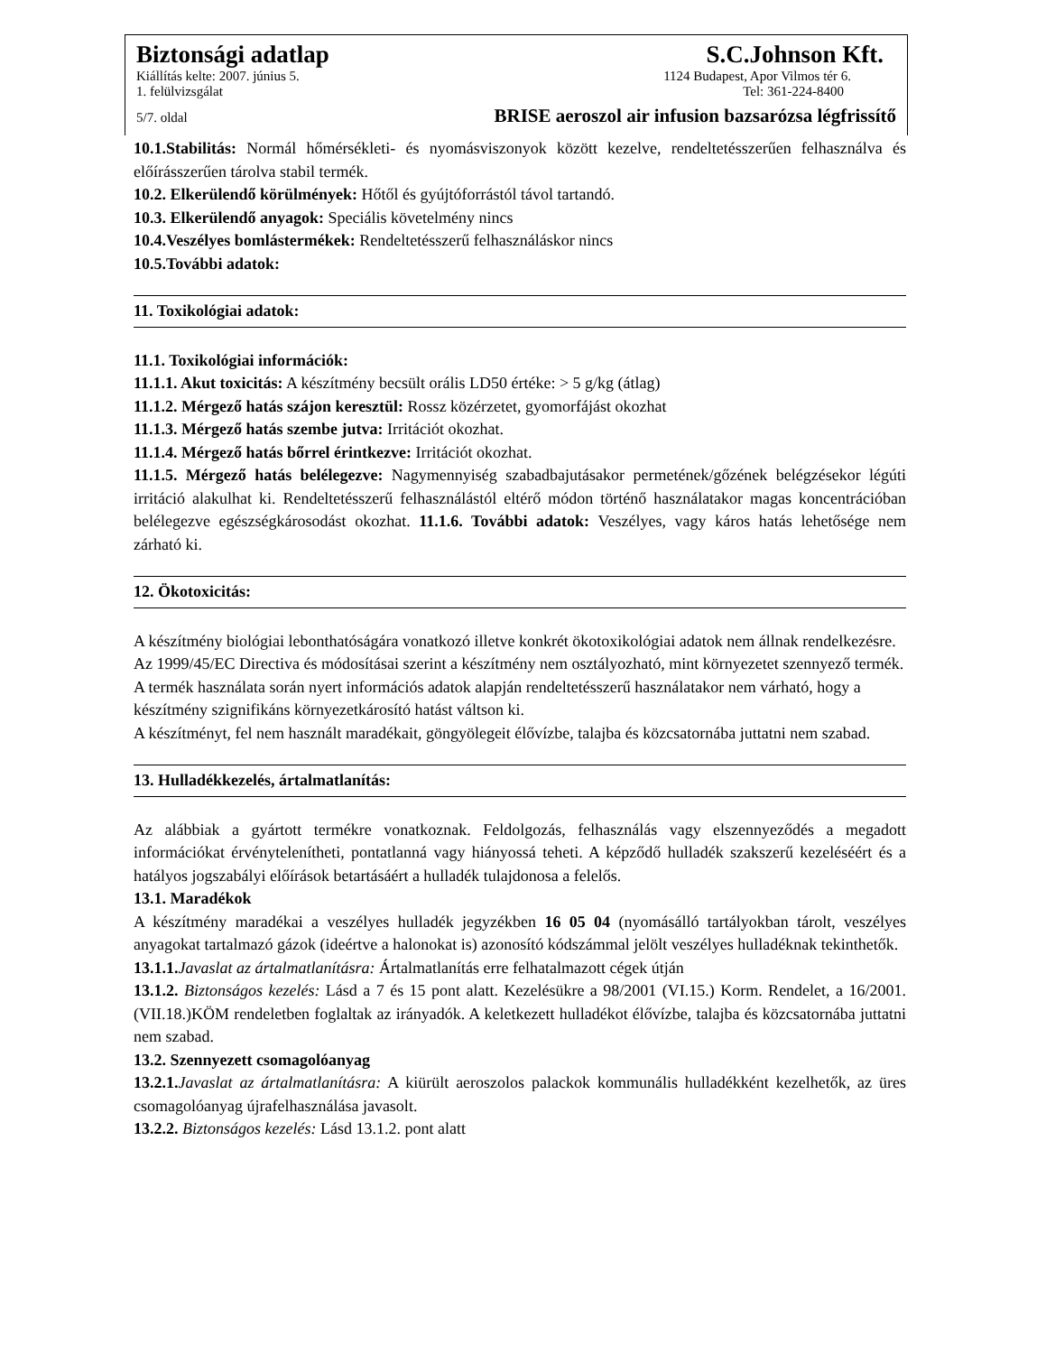Biztonsági adatlap S.C.Johnson Kft.
Kiállítás kelte: 2007. június 5. 1124 Budapest, Apor Vilmos tér 6.
1. felülvizsgálat Tel: 361-224-8400
5/7. oldal BRISE aeroszol air infusion bazsarózsa légfrissítő
10.1.Stabilitás: Normál hőmérsékleti- és nyomásviszonyok között kezelve, rendeltetésszerűen felhasználva és előírásszerűen tárolva stabil termék.
10.2. Elkerülendő körülmények: Hőtől és gyújtóforrástól távol tartandó.
10.3. Elkerülendő anyagok: Speciális követelmény nincs
10.4.Veszélyes bomlástermékek: Rendeltetésszerű felhasználáskor nincs
10.5.További adatok:
11. Toxikológiai adatok:
11.1. Toxikológiai információk:
11.1.1. Akut toxicitás: A készítmény becsült orális LD50 értéke: > 5 g/kg (átlag)
11.1.2. Mérgező hatás szájon keresztül: Rossz közérzetet, gyomorfájást okozhat
11.1.3. Mérgező hatás szembe jutva: Irritációt okozhat.
11.1.4. Mérgező hatás bőrrel érintkezve: Irritációt okozhat.
11.1.5. Mérgező hatás belélegezve: Nagymennyiség szabadbajutásakor permetének/gőzének belégzésekor légúti irritáció alakulhat ki. Rendeltetésszerű felhasználástól eltérő módon történő használatakor magas koncentrációban belélegezve egészségkárosodást okozhat. 11.1.6. További adatok: Veszélyes, vagy káros hatás lehetősége nem zárható ki.
12. Ökotoxicitás:
A készítmény biológiai lebonthatóságára vonatkozó illetve konkrét ökotoxikológiai adatok nem állnak rendelkezésre. Az 1999/45/EC Directiva és módosításai szerint a készítmény nem osztályozható, mint környezetet szennyező termék. A termék használata során nyert információs adatok alapján rendeltetésszerű használatakor nem várható, hogy a készítmény szignifikáns környezetkárosító hatást váltson ki.
A készítményt, fel nem használt maradékait, göngyölegeit élővízbe, talajba és közcsatornába juttatni nem szabad.
13. Hulladékkezelés, ártalmatlanítás:
Az alábbiak a gyártott termékre vonatkoznak. Feldolgozás, felhasználás vagy elszennyeződés a megadott információkat érvénytelenítheti, pontatlanná vagy hiányossá teheti. A képződő hulladék szakszerű kezeléséért és a hatályos jogszabályi előírások betartásáért a hulladék tulajdonosa a felelős.
13.1. Maradékok
A készítmény maradékai a veszélyes hulladék jegyzékben 16 05 04 (nyomásálló tartályokban tárolt, veszélyes anyagokat tartalmazó gázok (ideértve a halonokat is) azonosító kódszámmal jelölt veszélyes hulladéknak tekinthetők.
13.1.1. Javaslat az ártalmatlanításra: Ártalmatlanítás erre felhatalmazott cégek útján
13.1.2. Biztonságos kezelés: Lásd a 7 és 15 pont alatt. Kezelésükre a 98/2001 (VI.15.) Korm. Rendelet, a 16/2001.(VII.18.)KÖM rendeletben foglaltak az irányadók. A keletkezett hulladékot élővízbe, talajba és közcsatornába juttatni nem szabad.
13.2. Szennyezett csomagolóanyag
13.2.1. Javaslat az ártalmatlanításra: A kiürült aeroszolos palackok kommunális hulladékként kezelhetők, az üres csomagolóanyag újrafelhasználása javasolt.
13.2.2. Biztonságos kezelés: Lásd 13.1.2. pont alatt